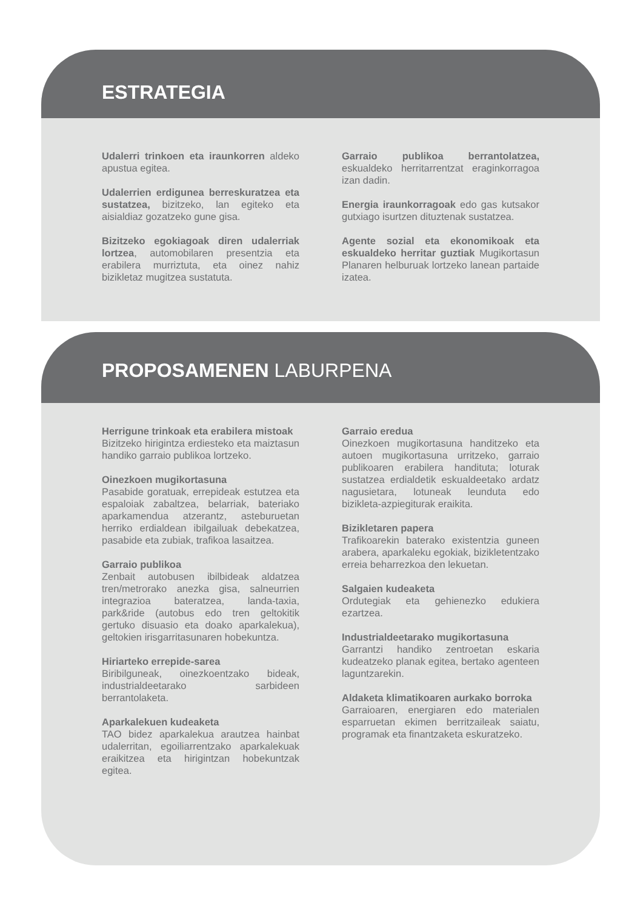ESTRATEGIA
Udalerri trinkoen eta iraunkorren aldeko apustua egitea.
Udalerrien erdigunea berreskuratzea eta sustatzea, bizitzeko, lan egiteko eta aisialdiaz gozatzeko gune gisa.
Bizitzeko egokiagoak diren udalerriak lortzea, automobilaren presentzia eta erabilera murriztuta, eta oinez nahiz bizikletaz mugitzea sustatuta.
Garraio publikoa berrantolatzea, eskualdeko herritarrentzat eraginkorragoa izan dadin.
Energia iraunkorragoak edo gas kutsakor gutxiago isurtzen dituztenak sustatzea.
Agente sozial eta ekonomikoak eta eskualdeko herritar guztiak Mugikortasun Planaren helburuak lortzeko lanean partaide izatea.
PROPOSAMENEN LABURPENA
Herrigune trinkoak eta erabilera mistoak
Bizitzeko hirigintza erdiesteko eta maiztasun handiko garraio publikoa lortzeko.
Oinezkoen mugikortasuna
Pasabide goratuak, errepideak estutzea eta espaloiak zabaltzea, belarriak, bateriako aparkamendua atzerantz, asteburuetan herriko erdialdean ibilgailuak debekatzea, pasabide eta zubiak, trafikoa lasaitzea.
Garraio publikoa
Zenbait autobusen ibilbideak aldatzea tren/metrorako anezka gisa, salneurrien integrazioa bateratzea, landa-taxia, park&ride (autobus edo tren geltokitik gertuko disuasio eta doako aparkalekua), geltokien irisgarritasunaren hobekuntza.
Hiriarteko errepide-sarea
Biribilguneak, oinezkoentzako bideak, industrialdeetarako sarbideen berrantolaketa.
Aparkalekuen kudeaketa
TAO bidez aparkalekua arautzea hainbat udalerritan, egoiliarrentzako aparkalekuak eraikitzea eta hirigintzan hobekuntzak egitea.
Garraio eredua
Oinezkoen mugikortasuna handitzeko eta autoen mugikortasuna urritzeko, garraio publikoaren erabilera handituta; loturak sustatzea erdialdetik eskualdeetako ardatz nagusietara, lotuneak leunduta edo bizikleta-azpiegiturak eraikita.
Bizikletaren papera
Trafikoarekin baterako existentzia guneen arabera, aparkaleku egokiak, bizikletentzako erreia beharrezkoa den lekuetan.
Salgaien kudeaketa
Ordutegiak eta gehienezko edukiera ezartzea.
Industrialdeetarako mugikortasuna
Garrantzi handiko zentroetan eskaria kudeatzeko planak egitea, bertako agenteen laguntzarekin.
Aldaketa klimatikoaren aurkako borroka
Garraioaren, energiaren edo materialen esparruetan ekimen berritzaileak saiatu, programak eta finantzaketa eskuratzeko.